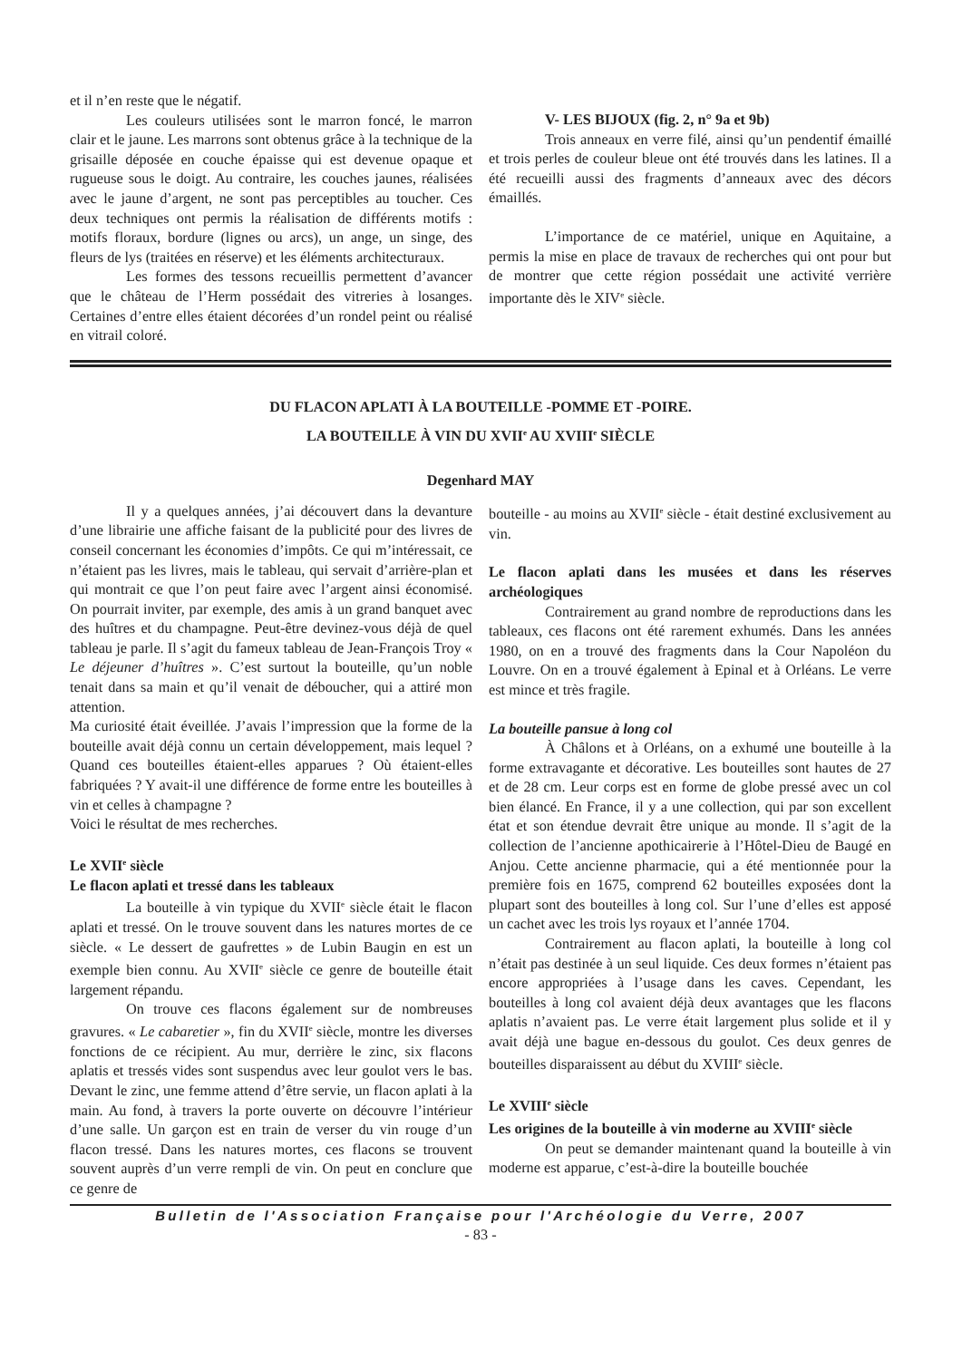et il n’en reste que le négatif.
Les couleurs utilisées sont le marron foncé, le marron clair et le jaune. Les marrons sont obtenus grâce à la technique de la grisaille déposée en couche épaisse qui est devenue opaque et rugueuse sous le doigt. Au contraire, les couches jaunes, réalisées avec le jaune d’argent, ne sont pas perceptibles au toucher. Ces deux techniques ont permis la réalisation de différents motifs : motifs floraux, bordure (lignes ou arcs), un ange, un singe, des fleurs de lys (traitées en réserve) et les éléments architecturaux.
Les formes des tessons recueillis permettent d’avancer que le château de l’Herm possédait des vitreries à losanges. Certaines d’entre elles étaient décorées d’un rondel peint ou réalisé en vitrail coloré.
V- LES BIJOUX (fig. 2, n° 9a et 9b)
Trois anneaux en verre filé, ainsi qu’un pendentif émaillé et trois perles de couleur bleue ont été trouvés dans les latines. Il a été recueilli aussi des fragments d’anneaux avec des décors émaillés.
L’importance de ce matériel, unique en Aquitaine, a permis la mise en place de travaux de recherches qui ont pour but de montrer que cette région possédait une activité verrière importante dès le XIV<sup>e</sup> siècle.
DU FLACON APLATI À LA BOUTEILLE -POMME ET -POIRE.
LA BOUTEILLE À VIN DU XVII<sup>e</sup> AU XVIII<sup>e</sup> SIÈCLE
Degenhard MAY
Il y a quelques années, j’ai découvert dans la devanture d’une librairie une affiche faisant de la publicité pour des livres de conseil concernant les économies d’impôts. Ce qui m’intéressait, ce n’étaient pas les livres, mais le tableau, qui servait d’arrière-plan et qui montrait ce que l’on peut faire avec l’argent ainsi économisé. On pourrait inviter, par exemple, des amis à un grand banquet avec des huîtres et du champagne. Peut-être devinez-vous déjà de quel tableau je parle. Il s’agit du fameux tableau de Jean-François Troy « Le déjeuner d’huîtres ». C’est surtout la bouteille, qu’un noble tenait dans sa main et qu’il venait de déboucher, qui a attiré mon attention.
Ma curiosité était éveillée. J’avais l’impression que la forme de la bouteille avait déjà connu un certain développement, mais lequel ? Quand ces bouteilles étaient-elles apparues ? Où étaient-elles fabriquées ? Y avait-il une différence de forme entre les bouteilles à vin et celles à champagne ?
Voici le résultat de mes recherches.
Le XVII<sup>e</sup> siècle
Le flacon aplati et tressé dans les tableaux
La bouteille à vin typique du XVII<sup>e</sup> siècle était le flacon aplati et tressé. On le trouve souvent dans les natures mortes de ce siècle. « Le dessert de gaufrettes » de Lubin Baugin en est un exemple bien connu. Au XVII<sup>e</sup> siècle ce genre de bouteille était largement répandu.
On trouve ces flacons également sur de nombreuses gravures. « Le cabaretier », fin du XVII<sup>e</sup> siècle, montre les diverses fonctions de ce récipient. Au mur, derrière le zinc, six flacons aplatis et tressés vides sont suspendus avec leur goulot vers le bas. Devant le zinc, une femme attend d’être servie, un flacon aplati à la main. Au fond, à travers la porte ouverte on découvre l’intérieur d’une salle. Un garçon est en train de verser du vin rouge d’un flacon tressé. Dans les natures mortes, ces flacons se trouvent souvent auprès d’un verre rempli de vin. On peut en conclure que ce genre de
bouteille - au moins au XVII<sup>e</sup> siècle - était destiné exclusivement au vin.
Le flacon aplati dans les musées et dans les réserves archéologiques
Contrairement au grand nombre de reproductions dans les tableaux, ces flacons ont été rarement exhumés. Dans les années 1980, on en a trouvé des fragments dans la Cour Napoléon du Louvre. On en a trouvé également à Epinal et à Orléans. Le verre est mince et très fragile.
La bouteille pansue à long col
À Châlons et à Orléans, on a exhumé une bouteille à la forme extravagante et décorative. Les bouteilles sont hautes de 27 et de 28 cm. Leur corps est en forme de globe pressé avec un col bien élancé. En France, il y a une collection, qui par son excellent état et son étendue devrait être unique au monde. Il s’agit de la collection de l’ancienne apothicairerie à l’Hôtel-Dieu de Baugé en Anjou. Cette ancienne pharmacie, qui a été mentionnée pour la première fois en 1675, comprend 62 bouteilles exposées dont la plupart sont des bouteilles à long col. Sur l’une d’elles est apposé un cachet avec les trois lys royaux et l’année 1704.
Contrairement au flacon aplati, la bouteille à long col n’était pas destinée à un seul liquide. Ces deux formes n’étaient pas encore appropriées à l’usage dans les caves. Cependant, les bouteilles à long col avaient déjà deux avantages que les flacons aplatis n’avaient pas. Le verre était largement plus solide et il y avait déjà une bague en-dessous du goulot. Ces deux genres de bouteilles disparaissent au début du XVIII<sup>e</sup> siècle.
Le XVIII<sup>e</sup> siècle
Les origines de la bouteille à vin moderne au XVIII<sup>e</sup> siècle
On peut se demander maintenant quand la bouteille à vin moderne est apparue, c’est-à-dire la bouteille bouchée
Bulletin de l'Association Française pour l'Archéologie du Verre, 2007
- 83 -